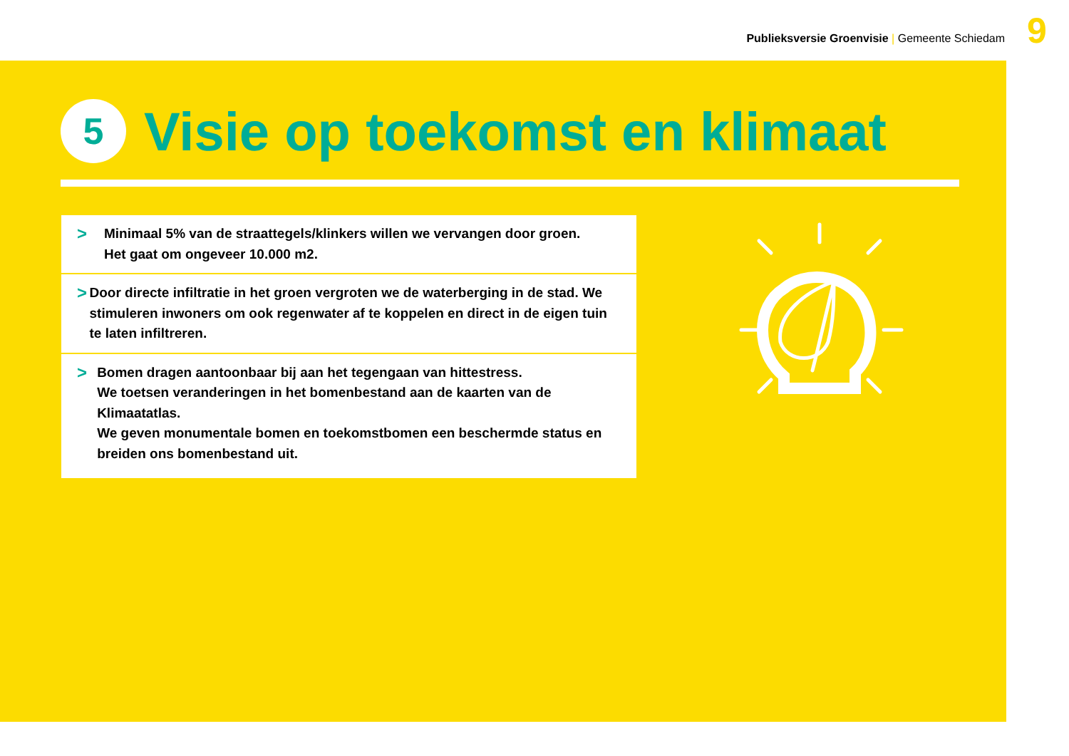Publieksversie Groenvisie | Gemeente Schiedam
9
5
Visie op toekomst en klimaat
>
Minimaal 5% van de straattegels/klinkers willen we vervangen door groen.
Het gaat om ongeveer 10.000 m2.
>
Door directe infiltratie in het groen vergroten we de waterberging in de stad. We stimuleren inwoners om ook regenwater af te koppelen en direct in de eigen tuin te laten infiltreren.
>
Bomen dragen aantoonbaar bij aan het tegengaan van hittestress.
We toetsen veranderingen in het bomenbestand aan de kaarten van de Klimaatatlas.
We geven monumentale bomen en toekomstbomen een beschermde status en breiden ons bomenbestand uit.